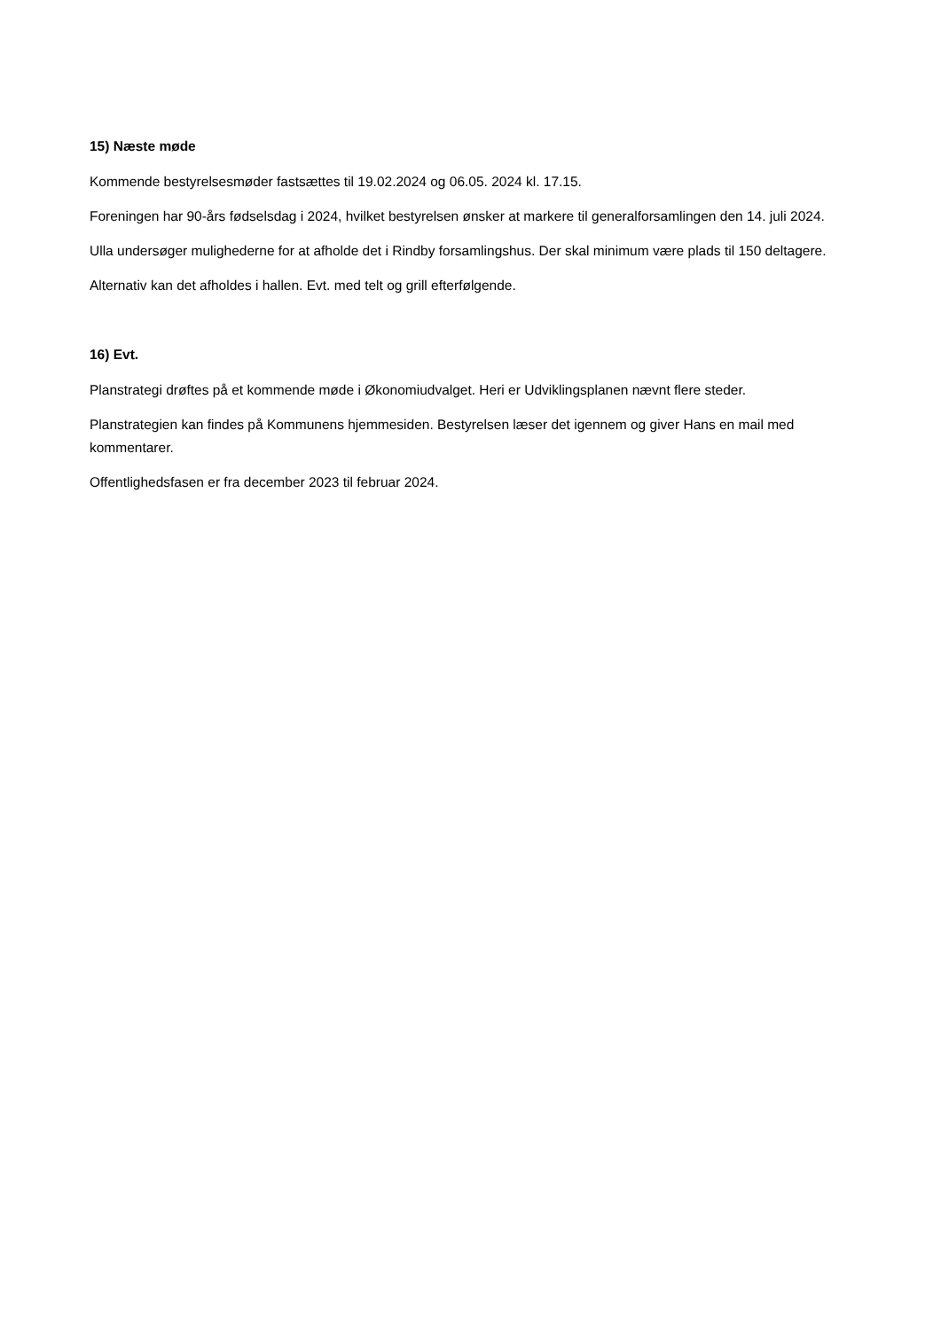15) Næste møde
Kommende bestyrelsesmøder fastsættes til 19.02.2024 og 06.05. 2024 kl. 17.15.
Foreningen har 90-års fødselsdag i 2024, hvilket bestyrelsen ønsker at markere til generalforsamlingen den 14. juli 2024.
Ulla undersøger mulighederne for at afholde det i Rindby forsamlingshus. Der skal minimum være plads til 150 deltagere.
Alternativ kan det afholdes i hallen. Evt. med telt og grill efterfølgende.
16) Evt.
Planstrategi drøftes på et kommende møde i Økonomiudvalget. Heri er Udviklingsplanen nævnt flere steder.
Planstrategien kan findes på Kommunens hjemmesiden. Bestyrelsen læser det igennem og giver Hans en mail med kommentarer.
Offentlighedsfasen er fra december 2023 til februar 2024.